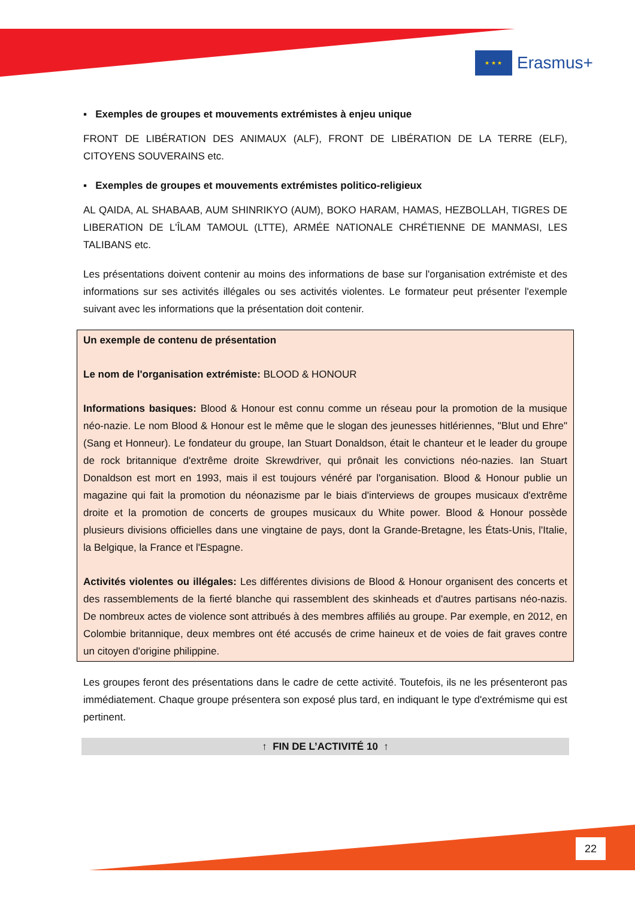★ ★ ★
Erasmus+
▪ Exemples de groupes et mouvements extrémistes à enjeu unique
FRONT DE LIBÉRATION DES ANIMAUX (ALF), FRONT DE LIBÉRATION DE LA TERRE (ELF), CITOYENS SOUVERAINS etc.
▪ Exemples de groupes et mouvements extrémistes politico-religieux
AL QAIDA, AL SHABAAB, AUM SHINRIKYO (AUM), BOKO HARAM, HAMAS, HEZBOLLAH, TIGRES DE LIBERATION DE L'ÎLAM TAMOUL (LTTE), ARMÉE NATIONALE CHRÉTIENNE DE MANMASI, LES TALIBANS etc.
Les présentations doivent contenir au moins des informations de base sur l'organisation extrémiste et des informations sur ses activités illégales ou ses activités violentes. Le formateur peut présenter l'exemple suivant avec les informations que la présentation doit contenir.
Un exemple de contenu de présentation
Le nom de l'organisation extrémiste: BLOOD & HONOUR
Informations basiques: Blood & Honour est connu comme un réseau pour la promotion de la musique néo-nazie. Le nom Blood & Honour est le même que le slogan des jeunesses hitlériennes, "Blut und Ehre" (Sang et Honneur). Le fondateur du groupe, Ian Stuart Donaldson, était le chanteur et le leader du groupe de rock britannique d'extrême droite Skrewdriver, qui prônait les convictions néo-nazies. Ian Stuart Donaldson est mort en 1993, mais il est toujours vénéré par l'organisation. Blood & Honour publie un magazine qui fait la promotion du néonazisme par le biais d'interviews de groupes musicaux d'extrême droite et la promotion de concerts de groupes musicaux du White power. Blood & Honour possède plusieurs divisions officielles dans une vingtaine de pays, dont la Grande-Bretagne, les États-Unis, l'Italie, la Belgique, la France et l'Espagne.
Activités violentes ou illégales: Les différentes divisions de Blood & Honour organisent des concerts et des rassemblements de la fierté blanche qui rassemblent des skinheads et d'autres partisans néo-nazis. De nombreux actes de violence sont attribués à des membres affiliés au groupe. Par exemple, en 2012, en Colombie britannique, deux membres ont été accusés de crime haineux et de voies de fait graves contre un citoyen d'origine philippine.
Les groupes feront des présentations dans le cadre de cette activité. Toutefois, ils ne les présenteront pas immédiatement. Chaque groupe présentera son exposé plus tard, en indiquant le type d'extrémisme qui est pertinent.
↑ FIN DE L’ACTIVITÉ 10 ↑
22